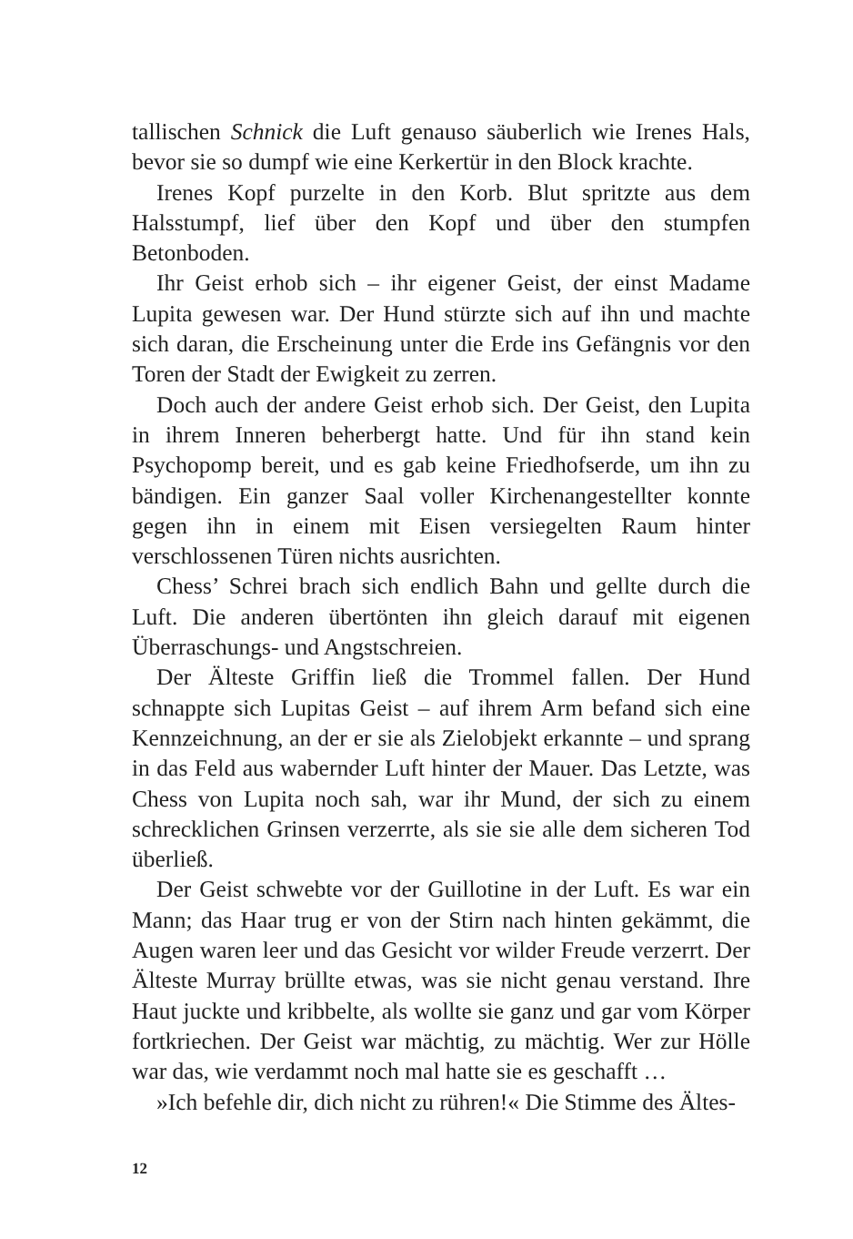tallischen Schnick die Luft genauso säuberlich wie Irenes Hals, bevor sie so dumpf wie eine Kerkertür in den Block krachte.
Irenes Kopf purzelte in den Korb. Blut spritzte aus dem Halsstumpf, lief über den Kopf und über den stumpfen Betonboden.
Ihr Geist erhob sich – ihr eigener Geist, der einst Madame Lupita gewesen war. Der Hund stürzte sich auf ihn und machte sich daran, die Erscheinung unter die Erde ins Gefängnis vor den Toren der Stadt der Ewigkeit zu zerren.
Doch auch der andere Geist erhob sich. Der Geist, den Lupita in ihrem Inneren beherbergt hatte. Und für ihn stand kein Psychopomp bereit, und es gab keine Friedhofserde, um ihn zu bändigen. Ein ganzer Saal voller Kirchenangestellter konnte gegen ihn in einem mit Eisen versiegelten Raum hinter verschlossenen Türen nichts ausrichten.
Chess’ Schrei brach sich endlich Bahn und gellte durch die Luft. Die anderen übertönten ihn gleich darauf mit eigenen Überraschungs- und Angstschreien.
Der Älteste Griffin ließ die Trommel fallen. Der Hund schnappte sich Lupitas Geist – auf ihrem Arm befand sich eine Kennzeichnung, an der er sie als Zielobjekt erkannte – und sprang in das Feld aus wabernder Luft hinter der Mauer. Das Letzte, was Chess von Lupita noch sah, war ihr Mund, der sich zu einem schrecklichen Grinsen verzerrte, als sie sie alle dem sicheren Tod überließ.
Der Geist schwebte vor der Guillotine in der Luft. Es war ein Mann; das Haar trug er von der Stirn nach hinten gekämmt, die Augen waren leer und das Gesicht vor wilder Freude verzerrt. Der Älteste Murray brüllte etwas, was sie nicht genau verstand. Ihre Haut juckte und kribbelte, als wollte sie ganz und gar vom Körper fortkriechen. Der Geist war mächtig, zu mächtig. Wer zur Hölle war das, wie verdammt noch mal hatte sie es geschafft …
»Ich befehle dir, dich nicht zu rühren!« Die Stimme des Ältes-
12